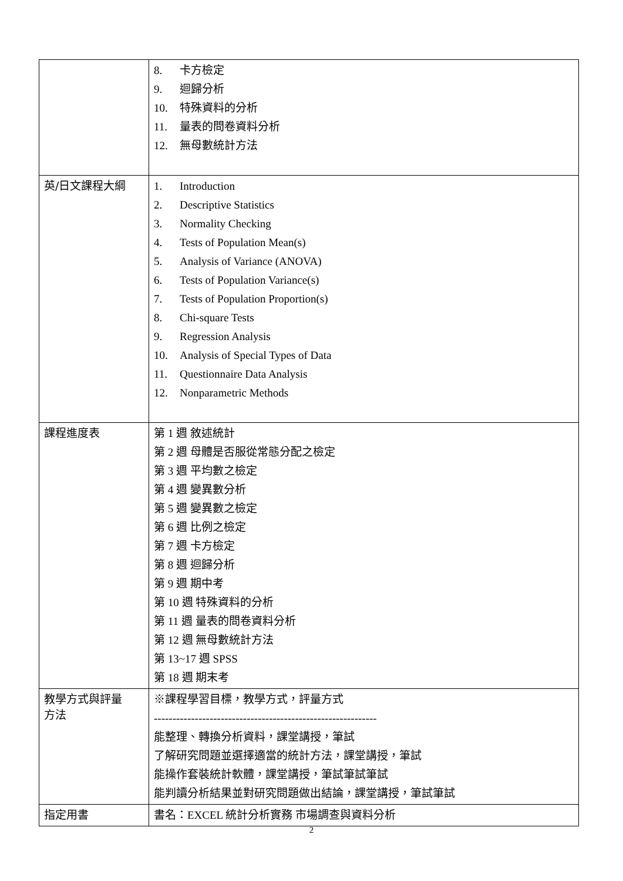| | 8. 卡方檢定 9. 迴歸分析 10. 特殊資料的分析 11. 量表的問卷資料分析 12. 無母數統計方法 |
| 英/日文課程大綱 | 1. Introduction 2. Descriptive Statistics 3. Normality Checking 4. Tests of Population Mean(s) 5. Analysis of Variance (ANOVA) 6. Tests of Population Variance(s) 7. Tests of Population Proportion(s) 8. Chi-square Tests 9. Regression Analysis 10. Analysis of Special Types of Data 11. Questionnaire Data Analysis 12. Nonparametric Methods |
| 課程進度表 | 第 1 週 敘述統計 第 2 週 母體是否服從常態分配之檢定 第 3 週 平均數之檢定 第 4 週 變異數分析 第 5 週 變異數之檢定 第 6 週 比例之檢定 第 7 週 卡方檢定 第 8 週 迴歸分析 第 9 週 期中考 第 10 週 特殊資料的分析 第 11 週 量表的問卷資料分析 第 12 週 無母數統計方法 第 13~17 週 SPSS 第 18 週 期末考 |
| 教學方式與評量 方法 | ※課程學習目標，教學方式，評量方式 ------------------------------------------------------------ 能整理、轉換分析資料，課堂講授，筆試 了解研究問題並選擇適當的統計方法，課堂講授，筆試 能操作套裝統計軟體，課堂講授，筆試筆試筆試 能判讀分析結果並對研究問題做出結論，課堂講授，筆試筆試 |
| 指定用書 | 書名：EXCEL 統計分析實務 市場調查與資料分析 |
2